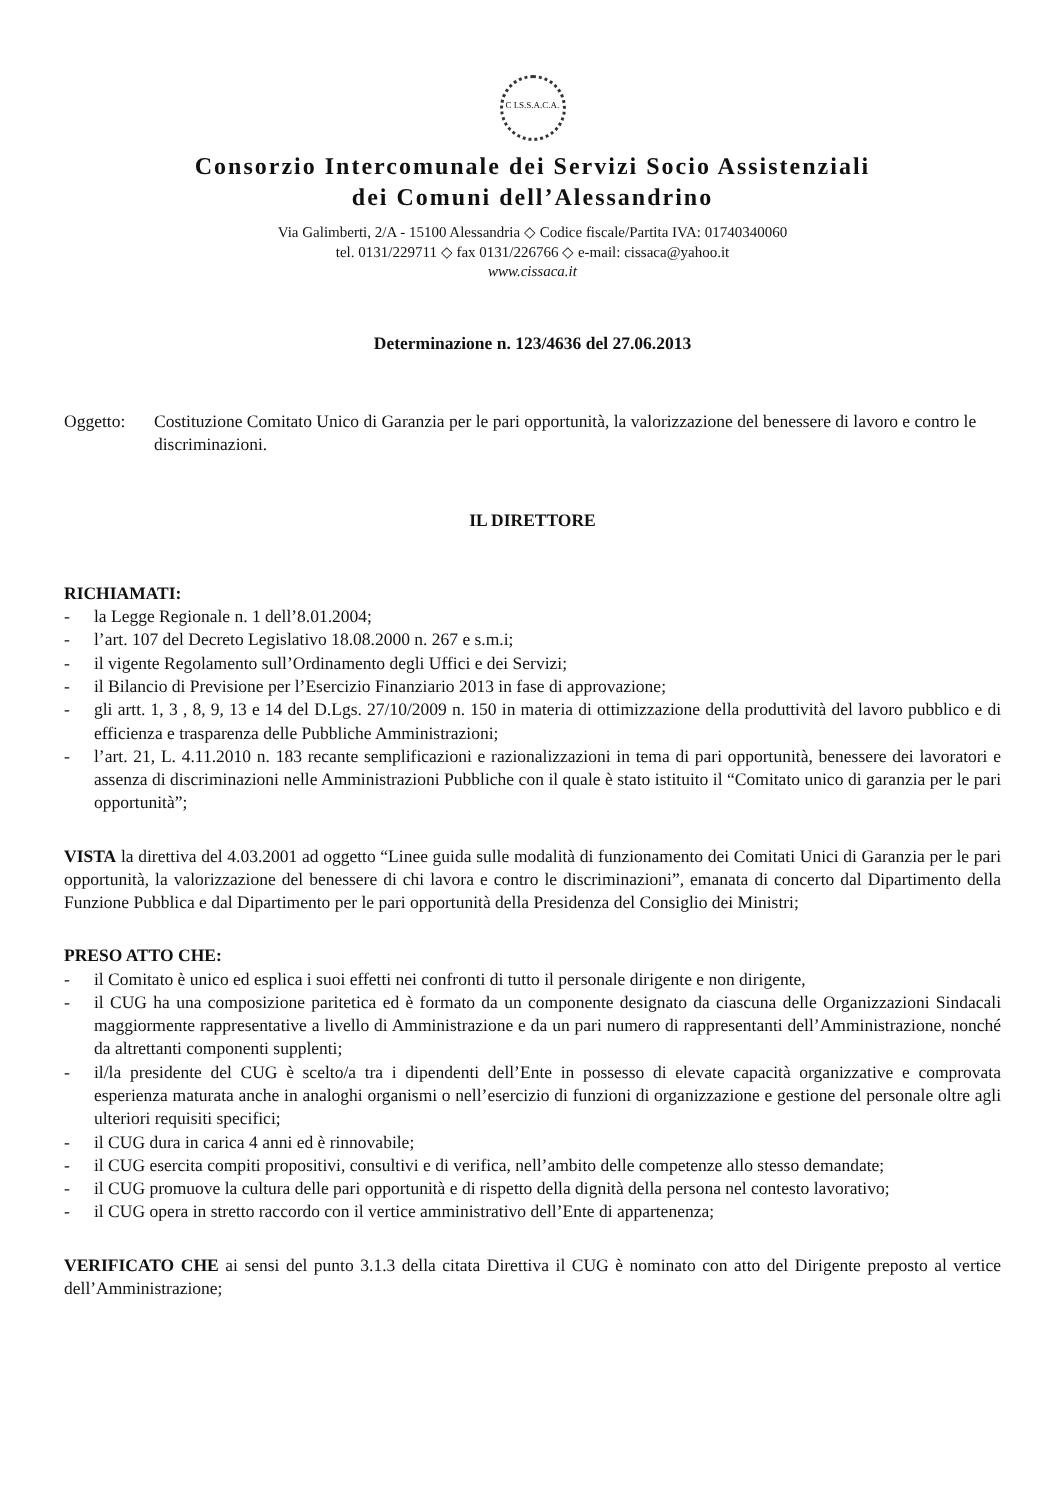C I.S.S.A.C.A.
Consorzio Intercomunale dei Servizi Socio Assistenziali
dei Comuni dell’Alessandrino
Via Galimberti, 2/A - 15100 Alessandria ◇ Codice fiscale/Partita IVA: 01740340060
tel. 0131/229711 ◇ fax 0131/226766 ◇ e-mail: cissaca@yahoo.it
www.cissaca.it
Determinazione n. 123/4636 del 27.06.2013
Oggetto: Costituzione Comitato Unico di Garanzia per le pari opportunità, la valorizzazione del benessere di lavoro e contro le discriminazioni.
IL DIRETTORE
RICHIAMATI:
- la Legge Regionale n. 1 dell’8.01.2004;
- l’art. 107 del Decreto Legislativo 18.08.2000 n. 267 e s.m.i;
- il vigente Regolamento sull’Ordinamento degli Uffici e dei Servizi;
- il Bilancio di Previsione per l’Esercizio Finanziario 2013 in fase di approvazione;
- gli artt. 1, 3 , 8, 9, 13 e 14 del D.Lgs. 27/10/2009 n. 150 in materia di ottimizzazione della produttività del lavoro pubblico e di efficienza e trasparenza delle Pubbliche Amministrazioni;
- l’art. 21, L. 4.11.2010 n. 183 recante semplificazioni e razionalizzazioni in tema di pari opportunità, benessere dei lavoratori e assenza di discriminazioni nelle Amministrazioni Pubbliche con il quale è stato istituito il “Comitato unico di garanzia per le pari opportunità”;
VISTA la direttiva del 4.03.2001 ad oggetto “Linee guida sulle modalità di funzionamento dei Comitati Unici di Garanzia per le pari opportunità, la valorizzazione del benessere di chi lavora e contro le discriminazioni”, emanata di concerto dal Dipartimento della Funzione Pubblica e dal Dipartimento per le pari opportunità della Presidenza del Consiglio dei Ministri;
PRESO ATTO CHE:
- il Comitato è unico ed esplica i suoi effetti nei confronti di tutto il personale dirigente e non dirigente,
- il CUG ha una composizione paritetica ed è formato da un componente designato da ciascuna delle Organizzazioni Sindacali maggiormente rappresentative a livello di Amministrazione e da un pari numero di rappresentanti dell’Amministrazione, nonché da altrettanti componenti supplenti;
- il/la presidente del CUG è scelto/a tra i dipendenti dell’Ente in possesso di elevate capacità organizzative e comprovata esperienza maturata anche in analoghi organismi o nell’esercizio di funzioni di organizzazione e gestione del personale oltre agli ulteriori requisiti specifici;
- il CUG dura in carica 4 anni ed è rinnovabile;
- il CUG esercita compiti propositivi, consultivi e di verifica, nell’ambito delle competenze allo stesso demandate;
- il CUG promuove la cultura delle pari opportunità e di rispetto della dignità della persona nel contesto lavorativo;
- il CUG opera in stretto raccordo con il vertice amministrativo dell’Ente di appartenenza;
VERIFICATO CHE ai sensi del punto 3.1.3 della citata Direttiva il CUG è nominato con atto del Dirigente preposto al vertice dell’Amministrazione;